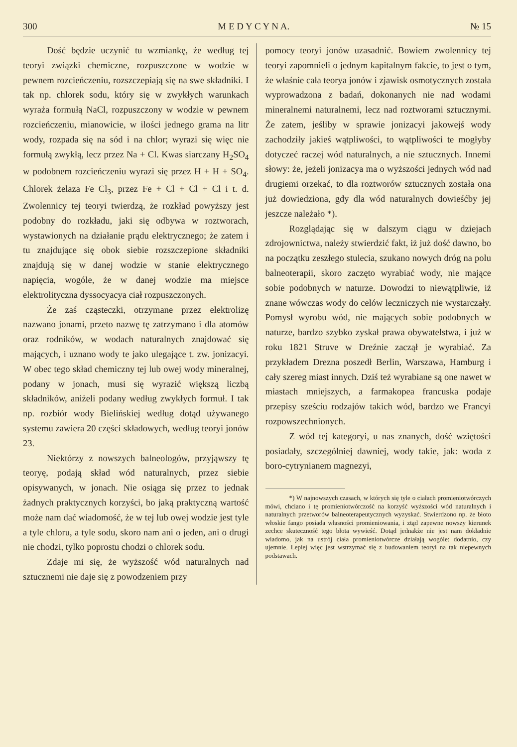300 M E D Y C Y N A. № 15
Dość będzie uczynić tu wzmiankę, że według tej teoryi związki chemiczne, rozpuszczone w wodzie w pewnem rozcieńczeniu, rozszczepiają się na swe składniki. I tak np. chlorek sodu, który się w zwykłych warunkach wyraża formułą NaCl, rozpuszczony w wodzie w pewnem rozcieńczeniu, mianowicie, w ilości jednego grama na litr wody, rozpada się na sód i na chlor; wyrazi się więc nie formułą zwykłą, lecz przez Na + Cl. Kwas siarczany H<sub>2</sub>SO<sub>4</sub> w podobnem rozcieńczeniu wyrazi się przez H + H + SO<sub>4</sub>. Chlorek żelaza Fe Cl<sub>3</sub>, przez Fe + Cl + Cl + Cl i t. d. Zwolennicy tej teoryi twierdzą, że rozkład powyższy jest podobny do rozkładu, jaki się odbywa w roztworach, wystawionych na działanie prądu elektrycznego; że zatem i tu znajdujące się obok siebie rozszczepione składniki znajdują się w danej wodzie w stanie elektrycznego napięcia, wogóle, że w danej wodzie ma miejsce elektrolityczna dyssocyacya ciał rozpuszczonych.
Że zaś cząsteczki, otrzymane przez elektrolizę nazwano jonami, przeto nazwę tę zatrzymano i dla atomów oraz rodników, w wodach naturalnych znajdować się mających, i uznano wody te jako ulegające t. zw. jonizacyi. W obec tego skład chemiczny tej lub owej wody mineralnej, podany w jonach, musi się wyrazić większą liczbą składników, aniżeli podany według zwykłych formuł. I tak np. rozbiór wody Bielińskiej według dotąd używanego systemu zawiera 20 części składowych, według teoryi jonów 23.
Niektórzy z nowszych balneologów, przyjąwszy tę teoryę, podają skład wód naturalnych, przez siebie opisywanych, w jonach. Nie osiąga się przez to jednak żadnych praktycznych korzyści, bo jaką praktyczną wartość może nam dać wiadomość, że w tej lub owej wodzie jest tyle a tyle chloru, a tyle sodu, skoro nam ani o jeden, ani o drugi nie chodzi, tylko poprostu chodzi o chlorek sodu.
Zdaje mi się, że wyższość wód naturalnych nad sztucznemi nie daje się z powodzeniem przy
pomocy teoryi jonów uzasadnić. Bowiem zwolennicy tej teoryi zapomnieli o jednym kapitalnym fakcie, to jest o tym, że właśnie cała teorya jonów i zjawisk osmotycznych została wyprowadzona z badań, dokonanych nie nad wodami mineralnemi naturalnemi, lecz nad roztworami sztucznymi. Że zatem, jeśliby w sprawie jonizacyi jakowejś wody zachodziły jakieś wątpliwości, to wątpliwości te mogłyby dotyczeć raczej wód naturalnych, a nie sztucznych. Innemi słowy: że, jeżeli jonizacya ma o wyższości jednych wód nad drugiemi orzekać, to dla roztworów sztucznych została ona już dowiedziona, gdy dla wód naturalnych dowieśćby jej jeszcze należało *).
Rozglądając się w dalszym ciągu w dziejach zdrojownictwa, należy stwierdzić fakt, iż już dość dawno, bo na początku zeszłego stulecia, szukano nowych dróg na polu balneoterapii, skoro zaczęto wyrabiać wody, nie mające sobie podobnych w naturze. Dowodzi to niewątpliwie, iż znane wówczas wody do celów leczniczych nie wystarczały. Pomysł wyrobu wód, nie mających sobie podobnych w naturze, bardzo szybko zyskał prawa obywatelstwa, i już w roku 1821 Struve w Dreźnie zaczął je wyrabiać. Za przykładem Drezna poszedł Berlin, Warszawa, Hamburg i cały szereg miast innych. Dziś też wyrabiane są one nawet w miastach mniejszych, a farmakopea francuska podaje przepisy sześciu rodzajów takich wód, bardzo we Francyi rozpowszechnionych.
Z wód tej kategoryi, u nas znanych, dość wziętości posiadały, szczególniej dawniej, wody takie, jak: woda z boro-cytrynianem magnezyi,
*) W najnowszych czasach, w których się tyle o ciałach promieniotwórczych mówi, chciano i tę promieniotwórczość na korzyść wyższości wód naturalnych i naturalnych przetworów balneoterapeutycznych wyzyskać. Stwierdzono np. że błoto włoskie fango posiada własności promieniowania, i ztąd zapewne nowszy kierunek zechce skuteczność tego błota wywieść. Dotąd jednakże nie jest nam dokładnie wiadomo, jak na ustrój ciała promieniotwórcze działają wogóle: dodatnio, czy ujemnie. Lepiej więc jest wstrzymać się z budowaniem teoryi na tak niepewnych podstawach.